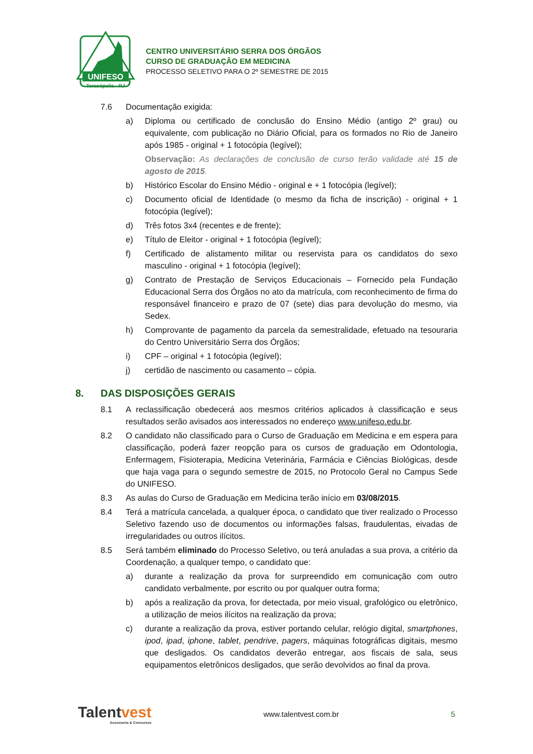UNIFESO
Teresópolis - RJ
CENTRO UNIVERSITÁRIO SERRA DOS ÓRGÃOS
CURSO DE GRADUAÇÃO EM MEDICINA
PROCESSO SELETIVO PARA O 2º SEMESTRE DE 2015
7.6 Documentação exigida:
a) Diploma ou certificado de conclusão do Ensino Médio (antigo 2º grau) ou equivalente, com publicação no Diário Oficial, para os formados no Rio de Janeiro após 1985 - original + 1 fotocópia (legível);
Observação: As declarações de conclusão de curso terão validade até 15 de agosto de 2015.
b) Histórico Escolar do Ensino Médio - original e + 1 fotocópia (legível);
c) Documento oficial de Identidade (o mesmo da ficha de inscrição) - original + 1 fotocópia (legível);
d) Três fotos 3x4 (recentes e de frente);
e) Título de Eleitor - original + 1 fotocópia (legível);
f) Certificado de alistamento militar ou reservista para os candidatos do sexo masculino - original + 1 fotocópia (legível);
g) Contrato de Prestação de Serviços Educacionais – Fornecido pela Fundação Educacional Serra dos Órgãos no ato da matrícula, com reconhecimento de firma do responsável financeiro e prazo de 07 (sete) dias para devolução do mesmo, via Sedex.
h) Comprovante de pagamento da parcela da semestralidade, efetuado na tesouraria do Centro Universitário Serra dos Órgãos;
i) CPF – original + 1 fotocópia (legível);
j) certidão de nascimento ou casamento – cópia.
8. DAS DISPOSIÇÕES GERAIS
8.1 A reclassificação obedecerá aos mesmos critérios aplicados à classificação e seus resultados serão avisados aos interessados no endereço www.unifeso.edu.br.
8.2 O candidato não classificado para o Curso de Graduação em Medicina e em espera para classificação, poderá fazer reopção para os cursos de graduação em Odontologia, Enfermagem, Fisioterapia, Medicina Veterinária, Farmácia e Ciências Biológicas, desde que haja vaga para o segundo semestre de 2015, no Protocolo Geral no Campus Sede do UNIFESO.
8.3 As aulas do Curso de Graduação em Medicina terão início em 03/08/2015.
8.4 Terá a matrícula cancelada, a qualquer época, o candidato que tiver realizado o Processo Seletivo fazendo uso de documentos ou informações falsas, fraudulentas, eivadas de irregularidades ou outros ilícitos.
8.5 Será também eliminado do Processo Seletivo, ou terá anuladas a sua prova, a critério da Coordenação, a qualquer tempo, o candidato que:
a) durante a realização da prova for surpreendido em comunicação com outro candidato verbalmente, por escrito ou por qualquer outra forma;
b) após a realização da prova, for detectada, por meio visual, grafológico ou eletrônico, a utilização de meios ilícitos na realização da prova;
c) durante a realização da prova, estiver portando celular, relógio digital, smartphones, ipod, ipad, iphone, tablet, pendrive, pagers, máquinas fotográficas digitais, mesmo que desligados. Os candidatos deverão entregar, aos fiscais de sala, seus equipamentos eletrônicos desligados, que serão devolvidos ao final da prova.
Talentvest
Assessoria & Concursos
www.talentvest.com.br 5